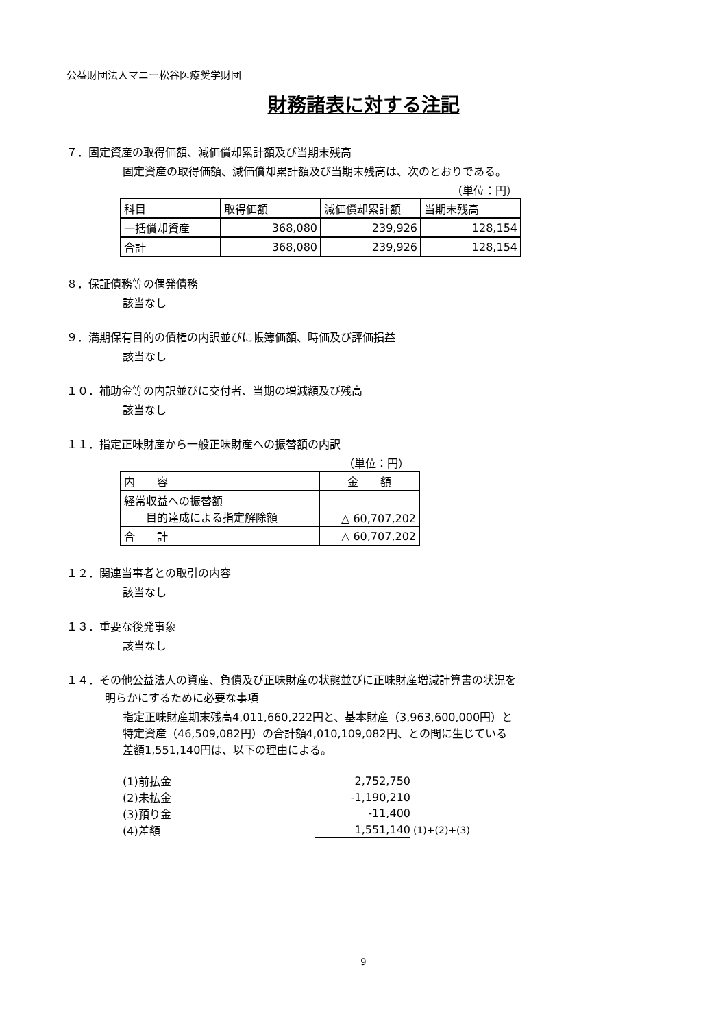公益財団法人マニー松谷医療奨学財団
財務諸表に対する注記
７．固定資産の取得価額、減価償却累計額及び当期末残高
固定資産の取得価額、減価償却累計額及び当期末残高は、次のとおりである。
（単位：円）
| 科目 | 取得価額 | 減価償却累計額 | 当期末残高 |
| 一括償却資産 | 368,080 | 239,926 | 128,154 |
| 合計 | 368,080 | 239,926 | 128,154 |
８．保証債務等の偶発債務
該当なし
９．満期保有目的の債権の内訳並びに帳簿価額、時価及び評価損益
該当なし
１０．補助金等の内訳並びに交付者、当期の増減額及び残高
該当なし
１１．指定正味財産から一般正味財産への振替額の内訳
（単位：円）
| 内 容 | 金 額 |
| 経常収益への振替額 目的達成による指定解除額 | △ 60,707,202 |
| 合 計 | △ 60,707,202 |
１２．関連当事者との取引の内容
該当なし
１３．重要な後発事象
該当なし
１４．その他公益法人の資産、負債及び正味財産の状態並びに正味財産増減計算書の状況を
明らかにするために必要な事項
指定正味財産期末残高4,011,660,222円と、基本財産（3,963,600,000円）と
特定資産（46,509,082円）の合計額4,010,109,082円、との間に生じている
差額1,551,140円は、以下の理由による。
| (1)前払金 | 2,752,750 | |
| (2)未払金 | -1,190,210 | |
| (3)預り金 | -11,400 | |
| (4)差額 | 1,551,140 | (1)+(2)+(3) |
9